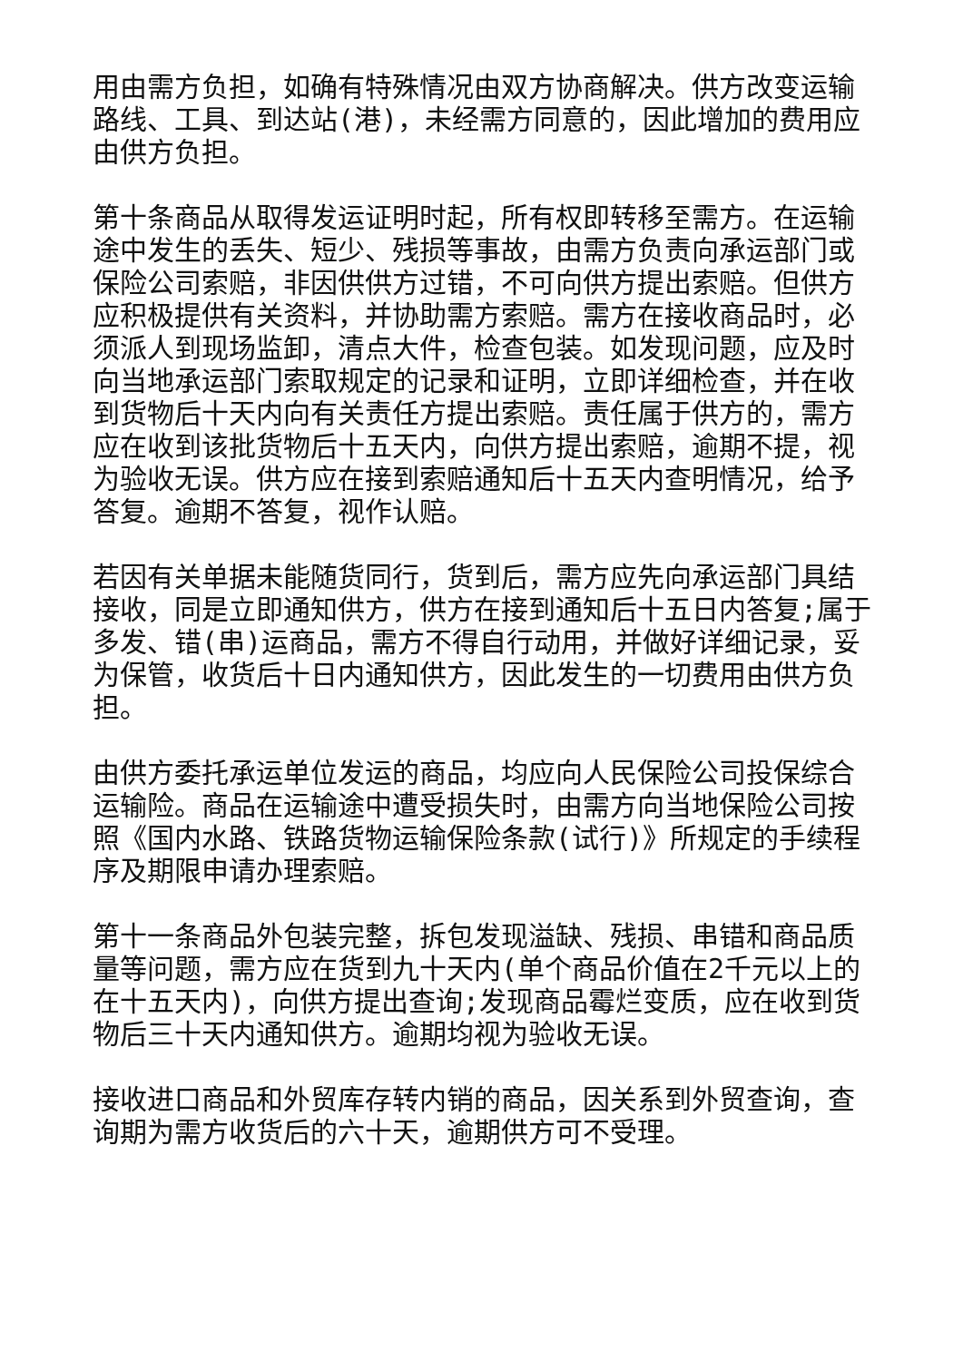用由需方负担，如确有特殊情况由双方协商解决。供方改变运输路线、工具、到达站(港)，未经需方同意的，因此增加的费用应由供方负担。
第十条商品从取得发运证明时起，所有权即转移至需方。在运输途中发生的丢失、短少、残损等事故，由需方负责向承运部门或保险公司索赔，非因供供方过错，不可向供方提出索赔。但供方应积极提供有关资料，并协助需方索赔。需方在接收商品时，必须派人到现场监卸，清点大件，检查包装。如发现问题，应及时向当地承运部门索取规定的记录和证明，立即详细检查，并在收到货物后十天内向有关责任方提出索赔。责任属于供方的，需方应在收到该批货物后十五天内，向供方提出索赔，逾期不提，视为验收无误。供方应在接到索赔通知后十五天内查明情况，给予答复。逾期不答复，视作认赔。
若因有关单据未能随货同行，货到后，需方应先向承运部门具结接收，同是立即通知供方，供方在接到通知后十五日内答复;属于多发、错(串)运商品，需方不得自行动用，并做好详细记录，妥为保管，收货后十日内通知供方，因此发生的一切费用由供方负担。
由供方委托承运单位发运的商品，均应向人民保险公司投保综合运输险。商品在运输途中遭受损失时，由需方向当地保险公司按照《国内水路、铁路货物运输保险条款(试行)》所规定的手续程序及期限申请办理索赔。
第十一条商品外包装完整，拆包发现溢缺、残损、串错和商品质量等问题，需方应在货到九十天内(单个商品价值在2千元以上的在十五天内)，向供方提出查询;发现商品霉烂变质，应在收到货物后三十天内通知供方。逾期均视为验收无误。
接收进口商品和外贸库存转内销的商品，因关系到外贸查询，查询期为需方收货后的六十天，逾期供方可不受理。